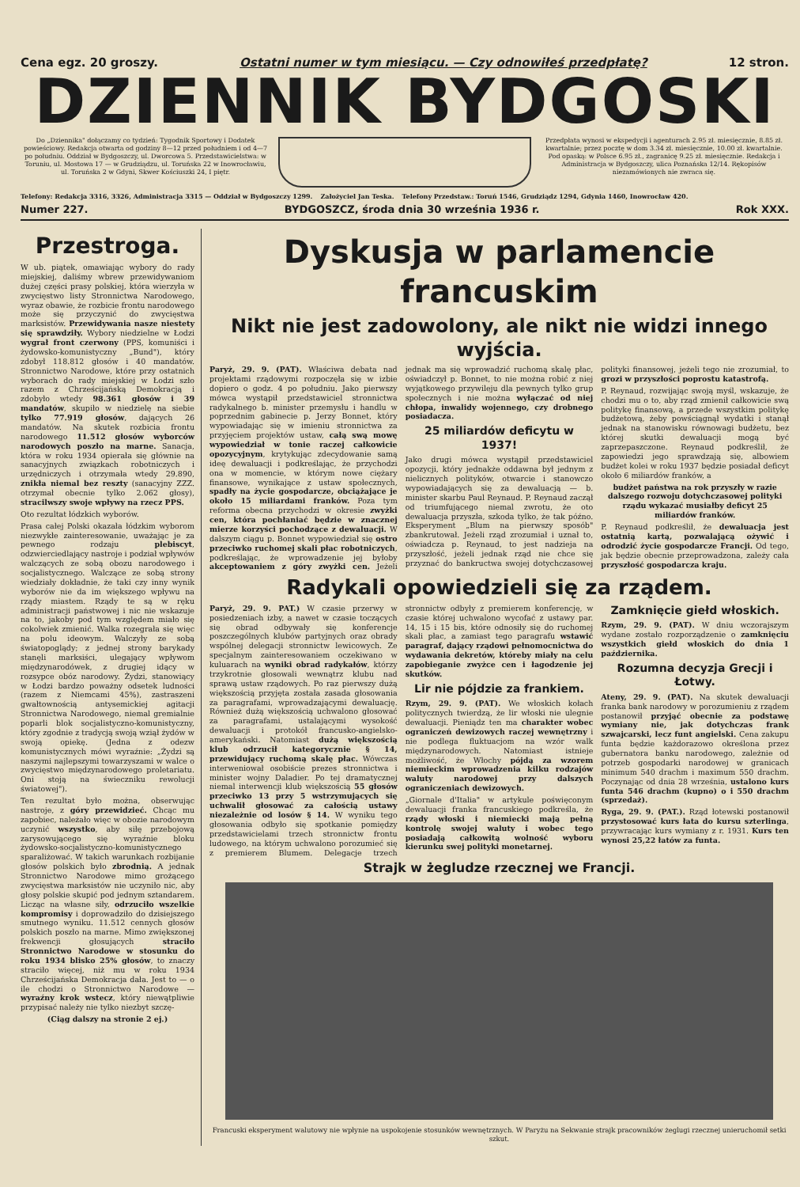Cena egz. 20 groszy. Ostatni numer w tym miesiącu. — Czy odnowiłeś przedpłatę? 12 stron.
DZIENNIK BYDGOSKI
Do „Dziennika" dołączamy co tydzień: Tygodnik Sportowy i Dodatek powieściowy. Redakcja otwarta od godziny 8—12 przed południem i od 4—7 po południu. Oddział w Bydgoszczy, ul. Dworcowa 5. Przedstawicielstwa: w Toruniu, ul. Mostowa 17 — w Grudziądzu, ul. Toruńska 22 w Inowrocławiu, ul. Toruńska 2 w Gdyni, Skwer Kościuszki 24, I piętr.
Przedpłata wynosi w ekspedycji i agenturach 2.95 zł. miesięcznie, 8.85 zł. kwartalnie; przez pocztę w dom 3.34 zł. miesięcznie, 10.00 zł. kwartalnie. Pod opaską: w Polsce 6.95 zł., zagranicę 9.25 zł. miesięcznie. Redakcja i Administracja w Bydgoszczy, ulica Poznańska 12/14. Rękopisów niezamówionych nie zwraca się.
Telefony: Redakcja 3316, 3326, Administracja 3315 — Oddział w Bydgoszczy 1299. Założyciel Jan Teska. Telefony Przedstaw.: Toruń 1546, Grudziądz 1294, Gdynia 1460, Inowrocław 420.
Numer 227. BYDGOSZCZ, środa dnia 30 września 1936 r. Rok XXX.
Przestroga.
W ub. piątek, omawiając wybory do rady miejskiej, daliśmy wbrew przewidywaniom dużej części prasy polskiej, która wierzyła w zwycięstwo listy Stronnictwa Narodowego, wyraz obawie, że rozbicie frontu narodowego może się przyczynić do zwycięstwa marksistów. Przewidywania nasze niestety się sprawdziły. Wybory niedzielne w Łodzi wygrał front czerwony (PPS, komuniści i żydowsko-komunistyczny „Bund"), który zdobył 118.812 głosów i 40 mandatów. Stronnictwo Narodowe, które przy ostatnich wyborach do rady miejskiej w Łodzi szło razem z Chrześcijańską Demokracją i zdobyło wtedy 98.361 głosów i 39 mandatów, skupiło w niedzielę na siebie tylko 77.919 głosów, dających 26 mandatów. Na skutek rozbicia frontu narodowego 11.512 głosów wyborców narodowych poszło na marne. Sanacja, która w roku 1934 opierała się głównie na sanacyjnych związkach robotniczych i urzędniczych i otrzymała wtedy 29.890, znikła niemal bez reszty (sanacyjny ZZZ. otrzymał obecnie tylko 2.062 głosy), stracilwszy swoje wpływy na rzecz PPS.
Oto rezultat łódzkich wyborów.
Prasa całej Polski okazała łódzkim wyborom niezwykłe zainteresowanie, uważając je za pewnego rodzaju plebiscyt, odzwierciedlający nastroje i podział wpływów walczących ze sobą obozu narodowego i socjalistycznego. Walczące ze sobą strony wiedziały dokładnie, że taki czy inny wynik wyborów nie da im większego wpływu na rządy miastem. Rządy te są w ręku administracji państwowej i nic nie wskazuje na to, jakoby pod tym względem miało się cokolwiek zmienić. Walka rozegrała się więc na polu ideowym. Walczyły ze sobą światopoglądy; z jednej strony barykady stanęli marksiści, ulegający wpływom międzynarodówek, z drugiej idący w rozsypce obóz narodowy. Żydzi, stanowiący w Łodzi bardzo poważny odsetek ludności (razem z Niemcami 45%), zastraszeni gwałtownością antysemickiej agitacji Stronnictwa Narodowego, niemal gremialnie poparli blok socjalistyczno-komunistyczny, który zgodnie z tradycją swoją wziął żydów w swoją opiekę. (Jedna z odezw komunistycznych mówi wyraźnie: „Żydzi są naszymi najlepszymi towarzyszami w walce o zwycięstwo międzynarodowego proletariatu. Oni stoją na świeczniku rewolucji światowej").
Ten rezultat było można, obserwując nastroje, z góry przewidzieć. Chcąc mu zapobiec, należało więc w obozie narodowym uczynić wszystko, aby siłę przebojową zarysowującego się wyraźnie bloku żydowsko-socjalistyczno-komunistycznego sparaliżować. W takich warunkach rozbijanie głosów polskich było zbrodnią. A jednak Stronnictwo Narodowe mimo grożącego zwycięstwa marksistów nie uczyniło nic, aby głosy polskie skupić pod jednym sztandarem. Licząc na własne siły, odrzuciło wszelkie kompromisy i doprowadziło do dzisiejszego smutnego wyniku. 11.512 cennych głosów polskich poszło na marne. Mimo zwiększonej frekwencji głosujących straciło Stronnictwo Narodowe w stosunku do roku 1934 blisko 25% głosów, to znaczy straciło więcej, niż mu w roku 1934 Chrześcijańska Demokracja dała. Jest to — o ile chodzi o Stronnictwo Narodowe — wyraźny krok wstecz, który niewątpliwie przypisać należy nie tylko niezbyt szczę-
(Ciąg dalszy na stronie 2 ej.)
Dyskusja w parlamencie francuskim
Nikt nie jest zadowolony, ale nikt nie widzi innego wyjścia.
Paryż, 29. 9. (PAT). Właściwa debata nad projektami rządowymi rozpoczęła się w izbie dopiero o godz. 4 po południu. Jako pierwszy mówca wystąpił przedstawiciel stronnictwa radykalnego b. minister przemysłu i handlu w poprzednim gabinecie p. Jerzy Bonnet, który wypowiadając się w imieniu stronnictwa za przyjęciem projektów ustaw, całą swą mowę wypowiedział w tonie raczej całkowicie opozycyjnym, krytykując zdecydowanie samą ideę dewaluacji i podkreślając, że przychodzi ona w momencie, w którym nowe ciężary finansowe, wynikające z ustaw społecznych, spadły na życie gospodarcze, obciążające je około 15 miliardami franków. Poza tym reforma obecna przychodzi w okresie zwyżki cen, która pochłaniać będzie w znacznej mierze korzyści pochodzące z dewaluacji. W dalszym ciągu p. Bonnet wypowiedział się ostro przeciwko ruchomej skali płac robotniczych, podkreślając, że wprowadzenie jej byłoby akceptowaniem z góry zwyżki cen. Jeżeli jednak ma się wprowadzić ruchomą skalę płac, oświadczył p. Bonnet, to nie można robić z niej wyjątkowego przywileju dla pewnych tylko grup społecznych i nie można wyłączać od niej chłopa, inwalidy wojennego, czy drobnego posiadacza.
25 miliardów deficytu w 1937!
Jako drugi mówca wystąpił przedstawiciel opozycji, który jednakże oddawna był jednym z nielicznych polityków, otwarcie i stanowczo wypowiadających się za dewaluacją — b. minister skarbu Paul Reynaud. P. Reynaud zaczął od triumfującego niemal zwrotu, że oto dewaluacja przyszła, szkoda tylko, że tak późno. Eksperyment „Blum na pierwszy sposób" zbankrutował. Jeżeli rząd zrozumiał i uznał to, oświadcza p. Reynaud, to jest nadzieja na przyszłość, jeżeli jednak rząd nie chce się przyznać do bankructwa swojej dotychczasowej polityki finansowej, jeżeli tego nie zrozumiał, to grozi w przyszłości poprostu katastrofą.
P. Reynaud, rozwijając swoją myśl, wskazuje, że chodzi mu o to, aby rząd zmienił całkowicie swą politykę finansową, a przede wszystkim politykę budżetową, żeby powściągnął wydatki i stanął jednak na stanowisku równowagi budżetu, bez której skutki dewaluacji mogą być zaprzepaszczone. Reynaud podkreślił, że zapowiedzi jego sprawdzają się, albowiem budżet kolei w roku 1937 będzie posiadał deficyt około 6 miliardów franków, a
budżet państwa na rok przyszły w razie dalszego rozwoju dotychczasowej polityki rządu wykazać musiałby deficyt 25 miliardów franków.
P. Reynaud podkreślił, że dewaluacja jest ostatnią kartą, pozwalającą ożywić i odrodzić życie gospodarcze Francji. Od tego, jak będzie obecnie przeprowadzona, zależy cała przyszłość gospodarcza kraju.
Radykali opowiedzieli się za rządem.
Paryż, 29. 9. PAT.) W czasie przerwy w posiedzeniach izby, a nawet w czasie toczących się obrad odbywały się konferencje poszczególnych klubów partyjnych oraz obrady wspólnej delegacji stronnictw lewicowych. Ze specjalnym zainteresowaniem oczekiwano w kuluarach na wyniki obrad radykałów, którzy trzykrotnie głosowali wewnątrz klubu nad sprawą ustaw rządowych. Po raz pierwszy dużą większością przyjęta została zasada głosowania za paragrafami, wprowadzającymi dewaluację. Również dużą większością uchwalono głosować za paragrafami, ustalającymi wysokość dewaluacji i protokół francusko-angielsko-amerykański. Natomiast dużą większością klub odrzucił kategorycznie § 14, przewidujący ruchomą skalę płac. Wówczas interweniował osobiście prezes stronnictwa i minister wojny Daladier. Po tej dramatycznej niemal interwencji klub większością 55 głosów przeciwko 13 przy 5 wstrzymujących się uchwalił głosować za całością ustawy niezależnie od losów § 14. W wyniku tego głosowania odbyło się spotkanie pomiędzy przedstawicielami trzech stronnictw frontu ludowego, na którym uchwalono porozumieć się z premierem Blumem. Delegacje trzech stronnictw odbyły z premierem konferencję, w czasie której uchwalono wycofać z ustawy par. 14, 15 i 15 bis, które odnosiły się do ruchomej skali płac, a zamiast tego paragrafu wstawić paragraf, dający rządowi pełnomocnictwa do wydawania dekretów, któreby miały na celu zapobieganie zwyżce cen i łagodzenie jej skutków.
Lir nie pójdzie za frankiem.
Rzym, 29. 9. (PAT). We włoskich kołach politycznych twierdzą, że lir włoski nie ulegnie dewaluacji. Pieniądz ten ma charakter wobec ograniczeń dewizowych raczej wewnętrzny i nie podlega fluktuacjom na wzór walk międzynarodowych. Natomiast istnieje możliwość, że Włochy pójdą za wzorem niemieckim wprowadzenia kilku rodzajów waluty narodowej przy dalszych ograniczeniach dewizowych.
„Giornale d'Italia" w artykule poświęconym dewaluacji franka francuskiego podkreśla, że rządy włoski i niemiecki mają pełną kontrolę swojej waluty i wobec tego posiadają całkowitą wolność wyboru kierunku swej polityki monetarnej.
Zamknięcie giełd włoskich.
Rzym, 29. 9. (PAT). W dniu wczorajszym wydane zostało rozporządzenie o zamknięciu wszystkich giełd włoskich do dnia 1 października.
Rozumna decyzja Grecji i Łotwy.
Ateny, 29. 9. (PAT). Na skutek dewaluacji franka bank narodowy w porozumieniu z rządem postanowił przyjąć obecnie za podstawę wymiany nie, jak dotychczas frank szwajcarski, lecz funt angielski. Cena zakupu funta będzie każdorazowo określona przez gubernatora banku narodowego, zależnie od potrzeb gospodarki narodowej w granicach minimum 540 drachm i maximum 550 drachm. Poczynając od dnia 28 września, ustalono kurs funta 546 drachm (kupno) o i 550 drachm (sprzedaż).
Ryga, 29. 9. (PAT.). Rząd łotewski postanowił przystosować kurs łata do kursu szterlinga, przywracając kurs wymiany z r. 1931. Kurs ten wynosi 25,22 łatów za funta.
Strajk w żegludze rzecznej we Francji.
Francuski eksperyment walutowy nie wpłynie na uspokojenie stosunków wewnętrznych. W Paryżu na Sekwanie strajk pracowników żeglugi rzecznej unieruchomił setki szkut.